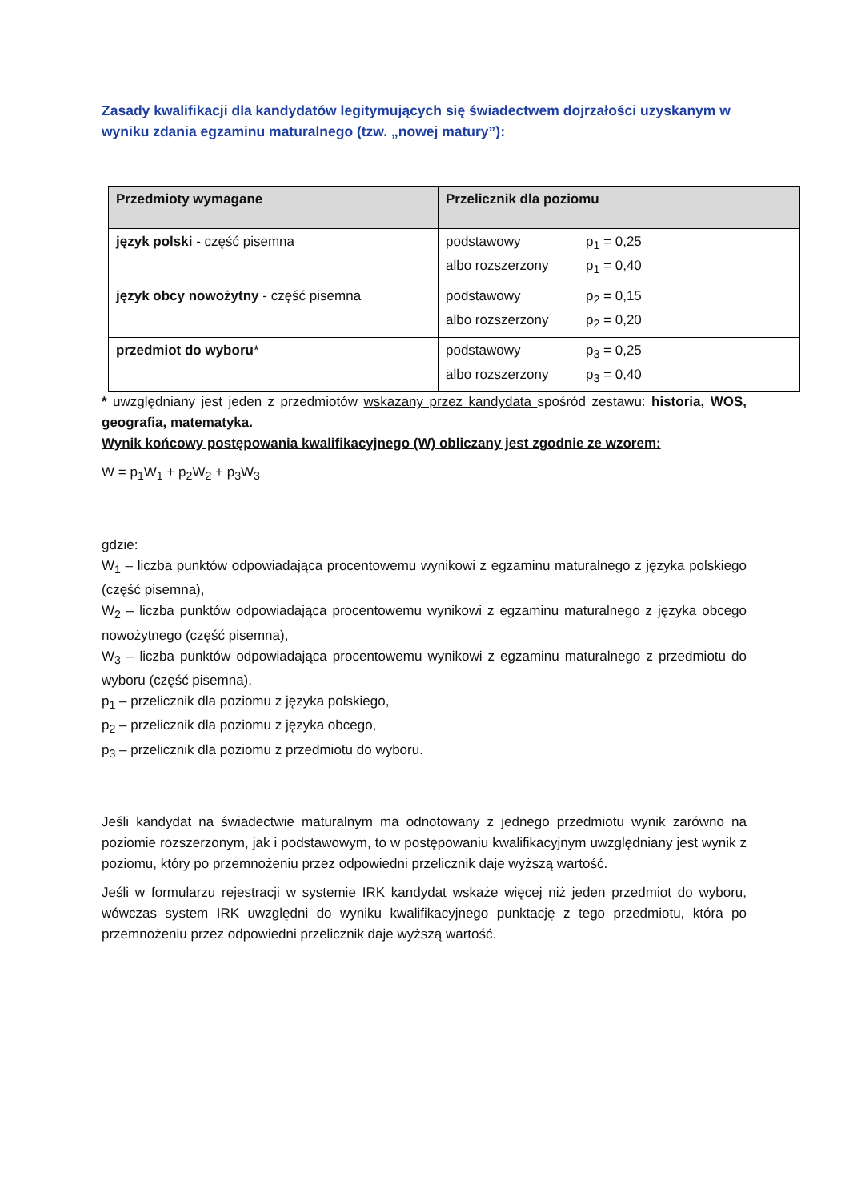Zasady kwalifikacji dla kandydatów legitymujących się świadectwem dojrzałości uzyskanym w wyniku zdania egzaminu maturalnego (tzw. „nowej matury”):
| Przedmioty wymagane | Przelicznik dla poziomu |
| --- | --- |
| język polski - część pisemna | podstawowy p<sub>1</sub> = 0,25 albo rozszerzony p<sub>1</sub> = 0,40 |
| język obcy nowożytny - część pisemna | podstawowy p<sub>2</sub> = 0,15 albo rozszerzony p<sub>2</sub> = 0,20 |
| przedmiot do wyboru * | podstawowy p<sub>3</sub> = 0,25 albo rozszerzony p<sub>3</sub> = 0,40 |
* uwzględniany jest jeden z przedmiotów wskazany przez kandydata spośród zestawu: historia, WOS, geografia, matematyka.
Wynik końcowy postępowania kwalifikacyjnego (W) obliczany jest zgodnie ze wzorem:
W = p<sub>1</sub>W<sub>1</sub> + p<sub>2</sub>W<sub>2</sub> + p<sub>3</sub>W<sub>3</sub>
gdzie:
W<sub>1</sub> – liczba punktów odpowiadająca procentowemu wynikowi z egzaminu maturalnego z języka polskiego (część pisemna),
W<sub>2</sub> – liczba punktów odpowiadająca procentowemu wynikowi z egzaminu maturalnego z języka obcego nowożytnego (część pisemna),
W<sub>3</sub> – liczba punktów odpowiadająca procentowemu wynikowi z egzaminu maturalnego z przedmiotu do wyboru (część pisemna),
p<sub>1</sub> – przelicznik dla poziomu z języka polskiego,
p<sub>2</sub> – przelicznik dla poziomu z języka obcego,
p<sub>3</sub> – przelicznik dla poziomu z przedmiotu do wyboru.
Jeśli kandydat na świadectwie maturalnym ma odnotowany z jednego przedmiotu wynik zarówno na poziomie rozszerzonym, jak i podstawowym, to w postępowaniu kwalifikacyjnym uwzględniany jest wynik z poziomu, który po przemnożeniu przez odpowiedni przelicznik daje wyższą wartość.
Jeśli w formularzu rejestracji w systemie IRK kandydat wskaże więcej niż jeden przedmiot do wyboru, wówczas system IRK uwzględni do wyniku kwalifikacyjnego punktację z tego przedmiotu, która po przemnożeniu przez odpowiedni przelicznik daje wyższą wartość.